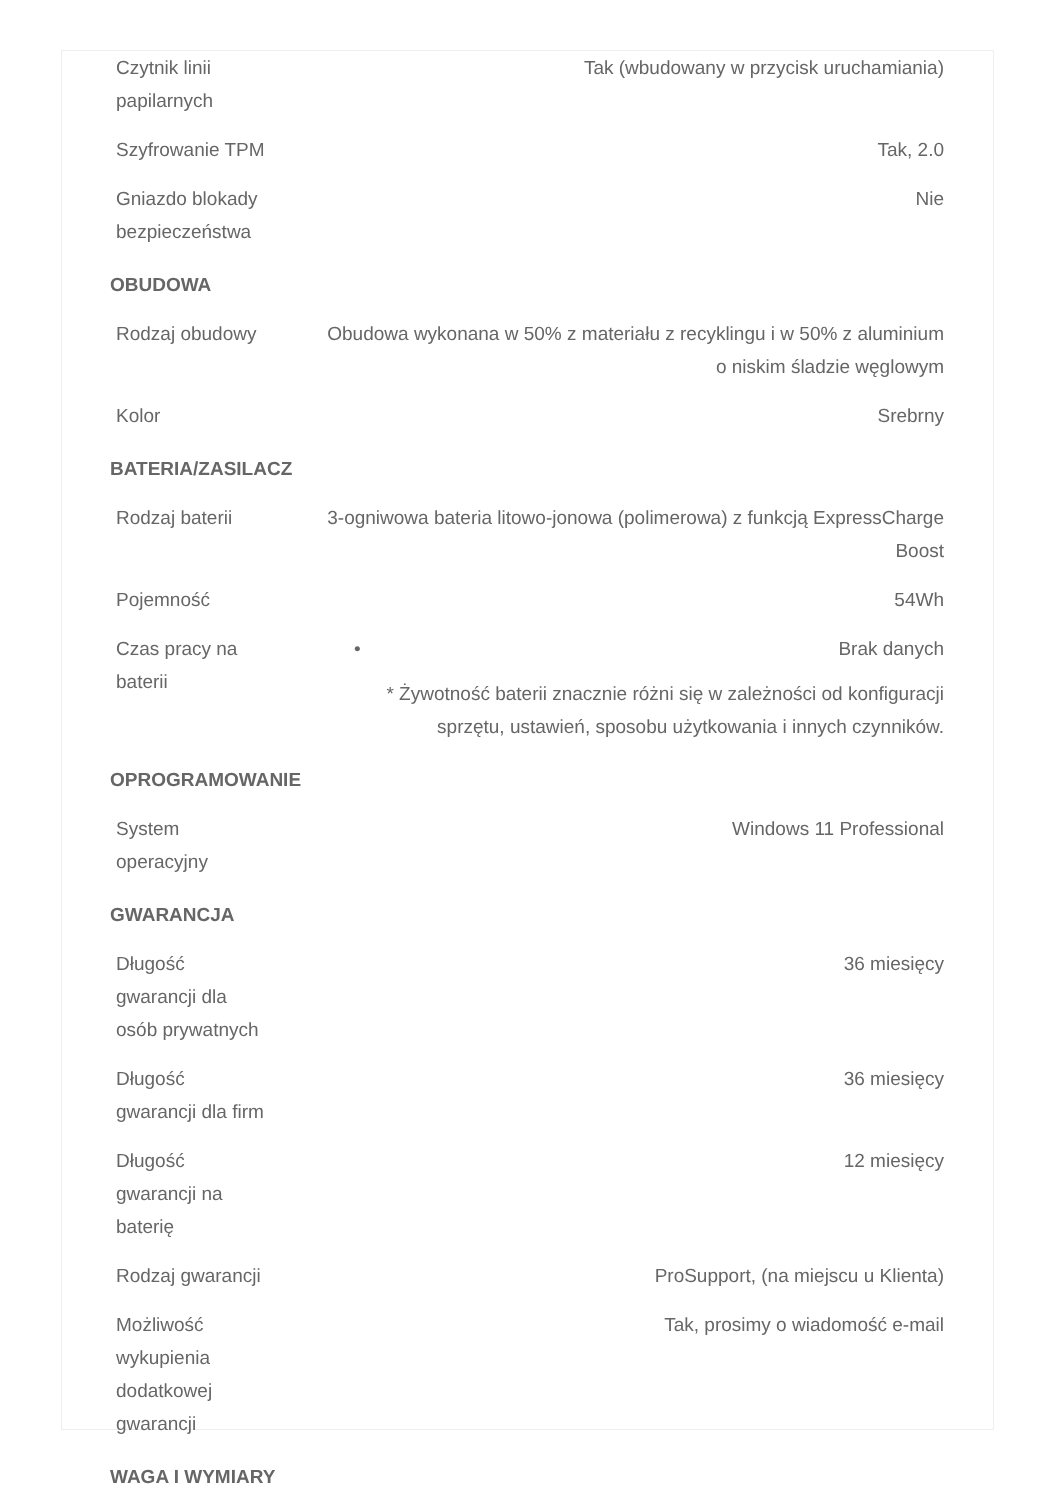| Czytnik linii papilarnych | Tak (wbudowany w przycisk uruchamiania) |
| Szyfrowanie TPM | Tak, 2.0 |
| Gniazdo blokady bezpieczeństwa | Nie |
| OBUDOWA | |
| Rodzaj obudowy | Obudowa wykonana w 50% z materiału z recyklingu i w 50% z aluminium o niskim śladzie węglowym |
| Kolor | Srebrny |
| BATERIA/ZASILACZ | |
| Rodzaj baterii | 3-ogniwowa bateria litowo-jonowa (polimerowa) z funkcją ExpressCharge Boost |
| Pojemność | 54Wh |
| Czas pracy na baterii | • Brak danych * Żywotność baterii znacznie różni się w zależności od konfiguracji sprzętu, ustawień, sposobu użytkowania i innych czynników. |
| OPROGRAMOWANIE | |
| System operacyjny | Windows 11 Professional |
| GWARANCJA | |
| Długość gwarancji dla osób prywatnych | 36 miesięcy |
| Długość gwarancji dla firm | 36 miesięcy |
| Długość gwarancji na baterię | 12 miesięcy |
| Rodzaj gwarancji | ProSupport, (na miejscu u Klienta) |
| Możliwość wykupienia dodatkowej gwarancji | Tak, prosimy o wiadomość e-mail |
| WAGA I WYMIARY | |